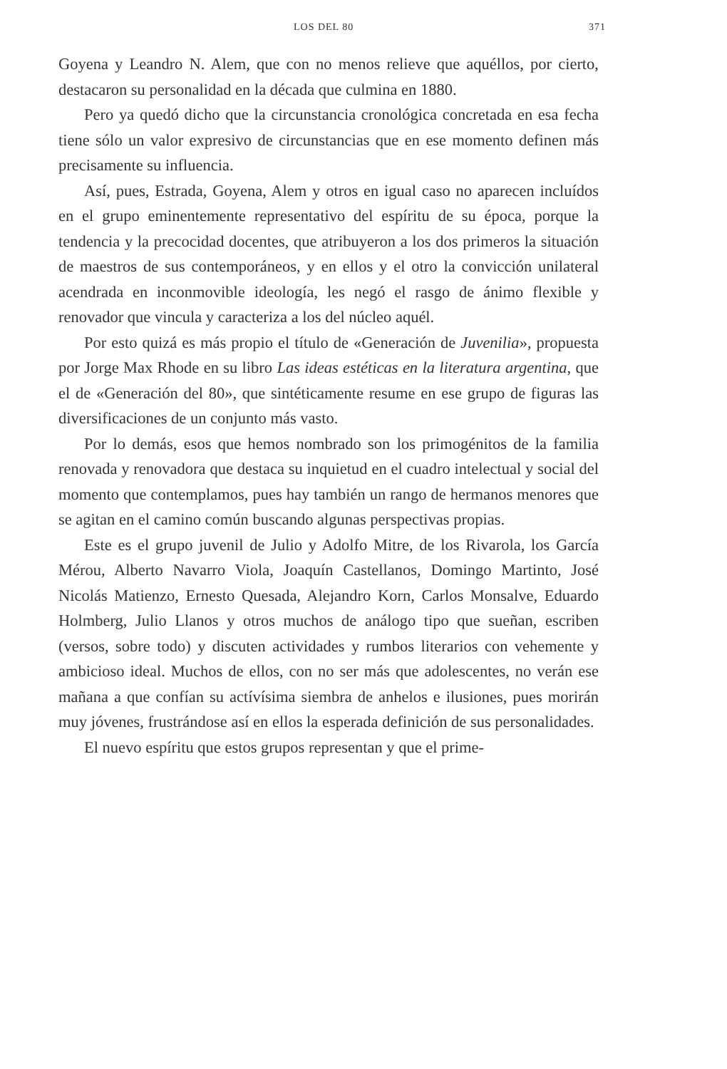LOS DEL 80 371
Goyena y Leandro N. Alem, que con no menos relieve que aquéllos, por cierto, destacaron su personalidad en la década que culmina en 1880.
Pero ya quedó dicho que la circunstancia cronológica concretada en esa fecha tiene sólo un valor expresivo de circunstancias que en ese momento definen más precisamente su influencia.
Así, pues, Estrada, Goyena, Alem y otros en igual caso no aparecen incluídos en el grupo eminentemente representativo del espíritu de su época, porque la tendencia y la precocidad docentes, que atribuyeron a los dos primeros la situación de maestros de sus contemporáneos, y en ellos y el otro la convicción unilateral acendrada en inconmovible ideología, les negó el rasgo de ánimo flexible y renovador que vincula y caracteriza a los del núcleo aquél.
Por esto quizá es más propio el título de «Generación de Juvenilia», propuesta por Jorge Max Rhode en su libro Las ideas estéticas en la literatura argentina, que el de «Generación del 80», que sintéticamente resume en ese grupo de figuras las diversificaciones de un conjunto más vasto.
Por lo demás, esos que hemos nombrado son los primogénitos de la familia renovada y renovadora que destaca su inquietud en el cuadro intelectual y social del momento que contemplamos, pues hay también un rango de hermanos menores que se agitan en el camino común buscando algunas perspectivas propias.
Este es el grupo juvenil de Julio y Adolfo Mitre, de los Rivarola, los García Mérou, Alberto Navarro Viola, Joaquín Castellanos, Domingo Martinto, José Nicolás Matienzo, Ernesto Quesada, Alejandro Korn, Carlos Monsalve, Eduardo Holmberg, Julio Llanos y otros muchos de análogo tipo que sueñan, escriben (versos, sobre todo) y discuten actividades y rumbos literarios con vehemente y ambicioso ideal. Muchos de ellos, con no ser más que adolescentes, no verán ese mañana a que confían su actívísima siembra de anhelos e ilusiones, pues morirán muy jóvenes, frustrándose así en ellos la esperada definición de sus personalidades.
El nuevo espíritu que estos grupos representan y que el prime-